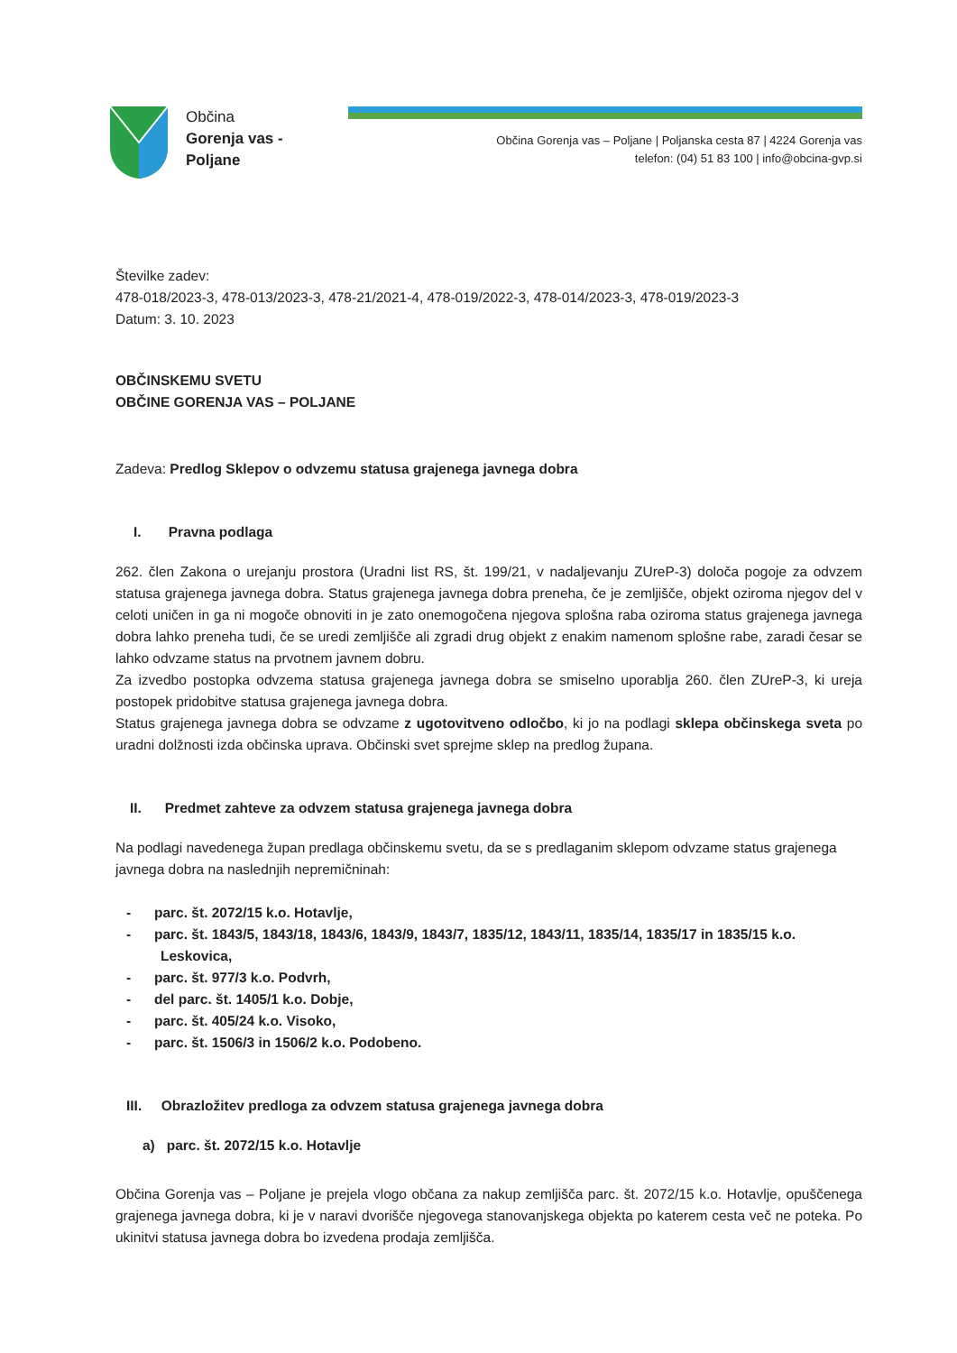Občina
Gorenja vas -
Poljane
Občina Gorenja vas – Poljane | Poljanska cesta 87 | 4224 Gorenja vas
telefon: (04) 51 83 100 | info@obcina-gvp.si
Številke zadev:
478-018/2023-3, 478-013/2023-3, 478-21/2021-4, 478-019/2022-3, 478-014/2023-3, 478-019/2023-3
Datum: 3. 10. 2023
OBČINSKEMU SVETU
OBČINE GORENJA VAS – POLJANE
Zadeva: Predlog Sklepov o odvzemu statusa grajenega javnega dobra
I. Pravna podlaga
262. člen Zakona o urejanju prostora (Uradni list RS, št. 199/21, v nadaljevanju ZUreP-3) določa pogoje za odvzem statusa grajenega javnega dobra. Status grajenega javnega dobra preneha, če je zemljišče, objekt oziroma njegov del v celoti uničen in ga ni mogoče obnoviti in je zato onemogočena njegova splošna raba oziroma status grajenega javnega dobra lahko preneha tudi, če se uredi zemljišče ali zgradi drug objekt z enakim namenom splošne rabe, zaradi česar se lahko odvzame status na prvotnem javnem dobru.
Za izvedbo postopka odvzema statusa grajenega javnega dobra se smiselno uporablja 260. člen ZUreP-3, ki ureja postopek pridobitve statusa grajenega javnega dobra.
Status grajenega javnega dobra se odvzame z ugotovitveno odločbo, ki jo na podlagi sklepa občinskega sveta po uradni dolžnosti izda občinska uprava. Občinski svet sprejme sklep na predlog župana.
II. Predmet zahteve za odvzem statusa grajenega javnega dobra
Na podlagi navedenega župan predlaga občinskemu svetu, da se s predlaganim sklepom odvzame status grajenega javnega dobra na naslednjih nepremičninah:
- parc. št. 2072/15 k.o. Hotavlje,
- parc. št. 1843/5, 1843/18, 1843/6, 1843/9, 1843/7, 1835/12, 1843/11, 1835/14, 1835/17 in 1835/15 k.o. Leskovica,
- parc. št. 977/3 k.o. Podvrh,
- del parc. št. 1405/1 k.o. Dobje,
- parc. št. 405/24 k.o. Visoko,
- parc. št. 1506/3 in 1506/2 k.o. Podobeno.
III. Obrazložitev predloga za odvzem statusa grajenega javnega dobra
a) parc. št. 2072/15 k.o. Hotavlje
Občina Gorenja vas – Poljane je prejela vlogo občana za nakup zemljišča parc. št. 2072/15 k.o. Hotavlje, opuščenega grajenega javnega dobra, ki je v naravi dvorišče njegovega stanovanjskega objekta po katerem cesta več ne poteka. Po ukinitvi statusa javnega dobra bo izvedena prodaja zemljišča.